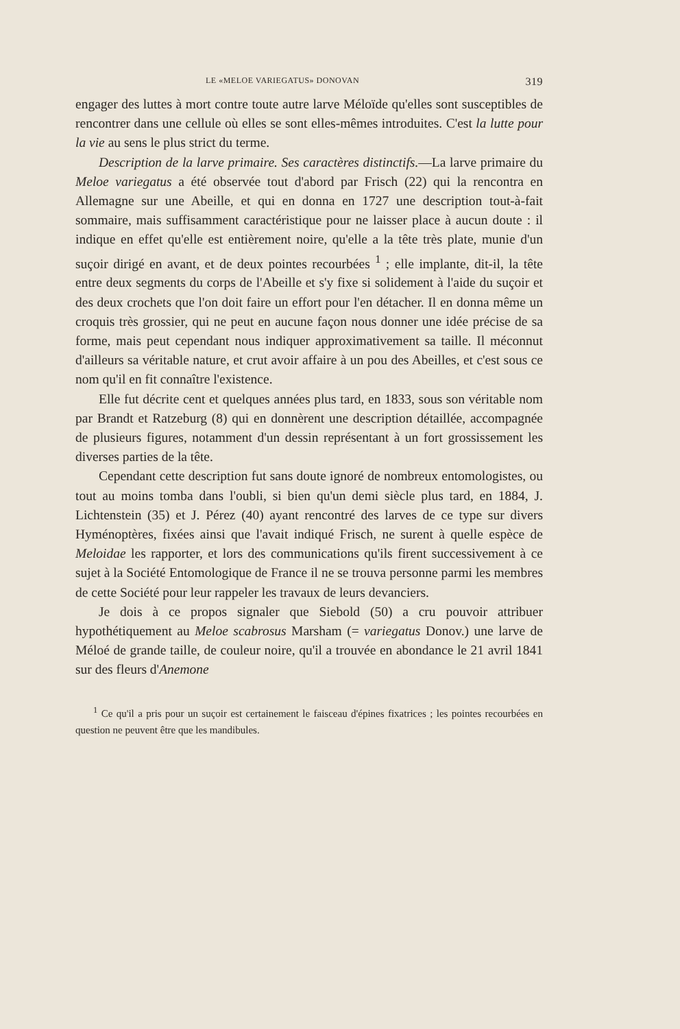LE «MELOE VARIEGATUS» DONOVAN 319
engager des luttes à mort contre toute autre larve Méloïde qu'elles sont susceptibles de rencontrer dans une cellule où elles se sont elles-mêmes introduites. C'est la lutte pour la vie au sens le plus strict du terme.
Description de la larve primaire. Ses caractères distinctifs.—La larve primaire du Meloe variegatus a été observée tout d'abord par Frisch (22) qui la rencontra en Allemagne sur une Abeille, et qui en donna en 1727 une description tout-à-fait sommaire, mais suffisamment caractéristique pour ne laisser place à aucun doute : il indique en effet qu'elle est entièrement noire, qu'elle a la tête très plate, munie d'un suçoir dirigé en avant, et de deux pointes recourbées <sup>1</sup> ; elle implante, dit-il, la tête entre deux segments du corps de l'Abeille et s'y fixe si solidement à l'aide du suçoir et des deux crochets que l'on doit faire un effort pour l'en détacher. Il en donna même un croquis très grossier, qui ne peut en aucune façon nous donner une idée précise de sa forme, mais peut cependant nous indiquer approximativement sa taille. Il méconnut d'ailleurs sa véritable nature, et crut avoir affaire à un pou des Abeilles, et c'est sous ce nom qu'il en fit connaître l'existence.
Elle fut décrite cent et quelques années plus tard, en 1833, sous son véritable nom par Brandt et Ratzeburg (8) qui en donnèrent une description détaillée, accompagnée de plusieurs figures, notamment d'un dessin représentant à un fort grossissement les diverses parties de la tête.
Cependant cette description fut sans doute ignoré de nombreux entomologistes, ou tout au moins tomba dans l'oubli, si bien qu'un demi siècle plus tard, en 1884, J. Lichtenstein (35) et J. Pérez (40) ayant rencontré des larves de ce type sur divers Hyménoptères, fixées ainsi que l'avait indiqué Frisch, ne surent à quelle espèce de Meloidae les rapporter, et lors des communications qu'ils firent successivement à ce sujet à la Société Entomologique de France il ne se trouva personne parmi les membres de cette Société pour leur rappeler les travaux de leurs devanciers.
Je dois à ce propos signaler que Siebold (50) a cru pouvoir attribuer hypothétiquement au Meloe scabrosus Marsham (= variegatus Donov.) une larve de Méloé de grande taille, de couleur noire, qu'il a trouvée en abondance le 21 avril 1841 sur des fleurs d'Anemone
<sup>1</sup> Ce qu'il a pris pour un suçoir est certainement le faisceau d'épines fixatrices ; les pointes recourbées en question ne peuvent être que les mandibules.